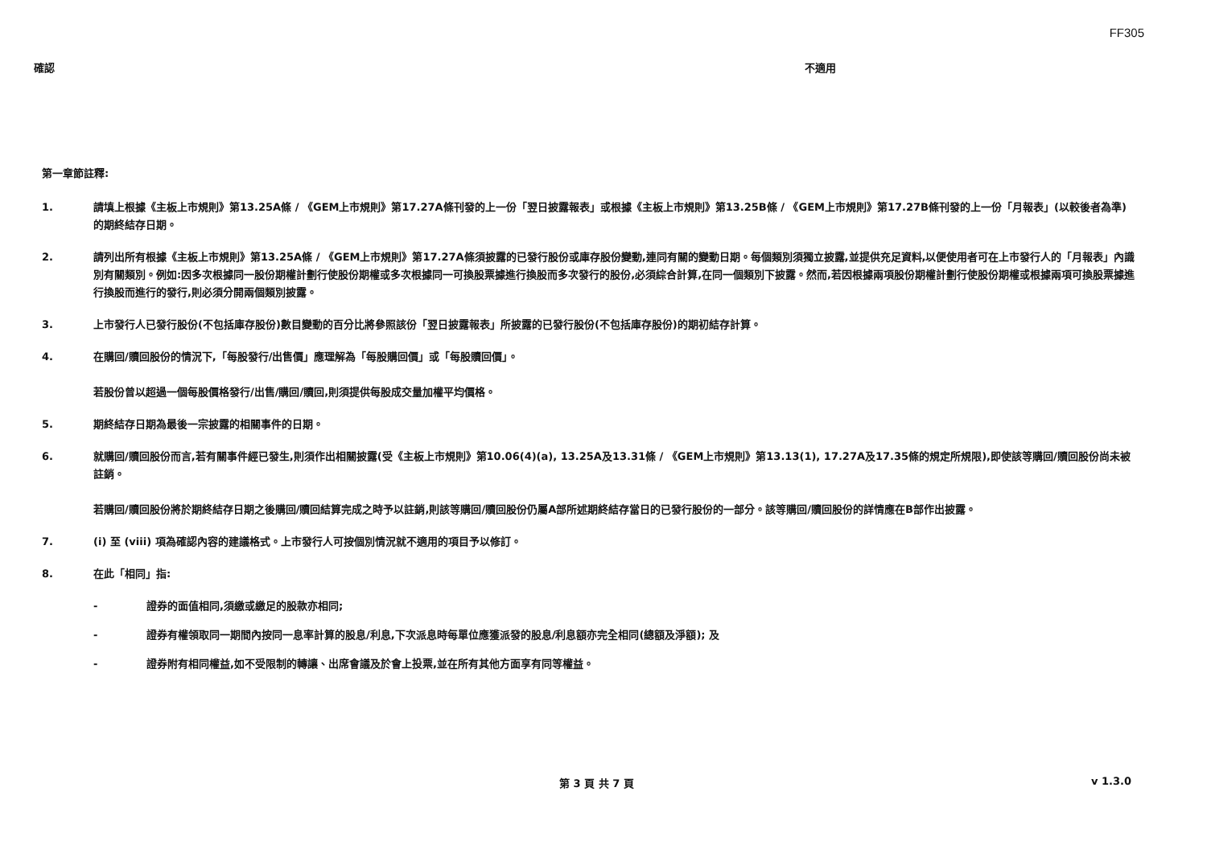FF305
確認 不適用
第一章節註釋:
1. 請填上根據《主板上市規則》第13.25A條 / 《GEM上市規則》第17.27A條刊發的上一份「翌日披露報表」或根據《主板上市規則》第13.25B條 / 《GEM上市規則》第17.27B條刊發的上一份「月報表」(以較後者為準)的期終結存日期。
2. 請列出所有根據《主板上市規則》第13.25A條 / 《GEM上市規則》第17.27A條須披露的已發行股份或庫存股份變動,連同有關的變動日期。每個類別須獨立披露,並提供充足資料,以便使用者可在上市發行人的「月報表」內識別有關類別。例如:因多次根據同一股份期權計劃行使股份期權或多次根據同一可換股票據進行換股而多次發行的股份,必須綜合計算,在同一個類別下披露。然而,若因根據兩項股份期權計劃行使股份期權或根據兩項可換股票據進行換股而進行的發行,則必須分開兩個類別披露。
3. 上市發行人已發行股份(不包括庫存股份)數目變動的百分比將參照該份「翌日披露報表」所披露的已發行股份(不包括庫存股份)的期初結存計算。
4. 在購回/贖回股份的情況下,「每股發行/出售價」應理解為「每股購回價」或「每股贖回價」。
若股份曾以超過一個每股價格發行/出售/購回/贖回,則須提供每股成交量加權平均價格。
5. 期終結存日期為最後一宗披露的相關事件的日期。
6. 就購回/贖回股份而言,若有關事件經已發生,則須作出相關披露(受《主板上市規則》第10.06(4)(a), 13.25A及13.31條 / 《GEM上市規則》第13.13(1), 17.27A及17.35條的規定所規限),即使該等購回/贖回股份尚未被註銷。
若購回/贖回股份將於期終結存日期之後購回/贖回結算完成之時予以註銷,則該等購回/贖回股份仍屬A部所述期終結存當日的已發行股份的一部分。該等購回/贖回股份的詳情應在B部作出披露。
7. (i) 至 (viii) 項為確認內容的建議格式。上市發行人可按個別情況就不適用的項目予以修訂。
8. 在此「相同」指:
- 證券的面值相同,須繳或繳足的股款亦相同;
- 證券有權領取同一期間內按同一息率計算的股息/利息,下次派息時每單位應獲派發的股息/利息額亦完全相同(總額及淨額); 及
- 證券附有相同權益,如不受限制的轉讓、出席會議及於會上投票,並在所有其他方面享有同等權益。
第 3 頁 共 7 頁 v 1.3.0